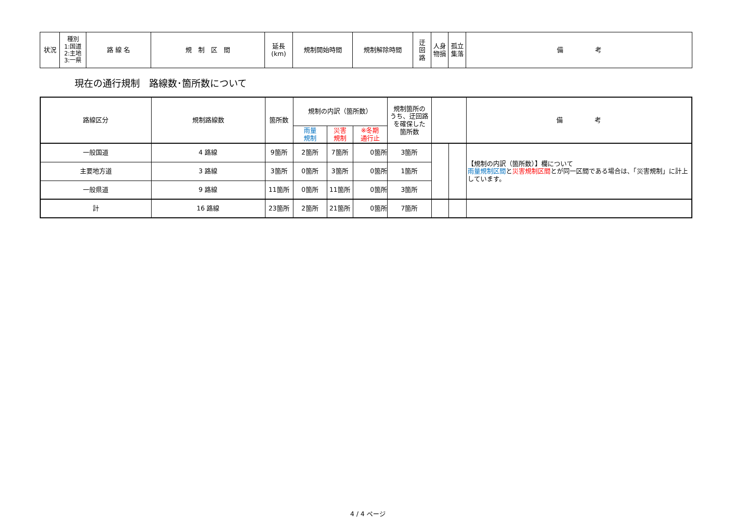| 状況 | 種別 1:国道 2:主地 3:一県 | 路 線 名 | 規 制 区 間 | 延長 (km) | 規制開始時間 | 規制解除時間 | 迂 回 路 | 人身 物損 | 孤立 集落 | 備 考 |
| --- | --- | --- | --- | --- | --- | --- | --- | --- | --- | --- |
現在の通行規制　路線数･箇所数について
| 路線区分 | 規制路線数 | 箇所数 | 規制の内訳（箇所数） | | | 規制箇所の うち、迂回路 を確保した 箇所数 | | | 備 考 |
| --- | --- | --- | --- | --- | --- | --- | --- | --- | --- |
| | | | 雨量 規制 | 災害 規制 | ※冬期 通行止 | | | | |
| 一般国道 | 4 路線 | 9箇所 | 2箇所 | 7箇所 | 0箇所 | 3箇所 | | | 【規制の内訳（箇所数）】欄について 雨量規制区間 と 災害規制区間 とが同一区間である場合は、「災害規制」に計上しています。 |
| 主要地方道 | 3 路線 | 3箇所 | 0箇所 | 3箇所 | 0箇所 | 1箇所 | | | |
| 一般県道 | 9 路線 | 11箇所 | 0箇所 | 11箇所 | 0箇所 | 3箇所 | | | |
| 計 | 16 路線 | 23箇所 | 2箇所 | 21箇所 | 0箇所 | 7箇所 | | | |
4 / 4 ページ